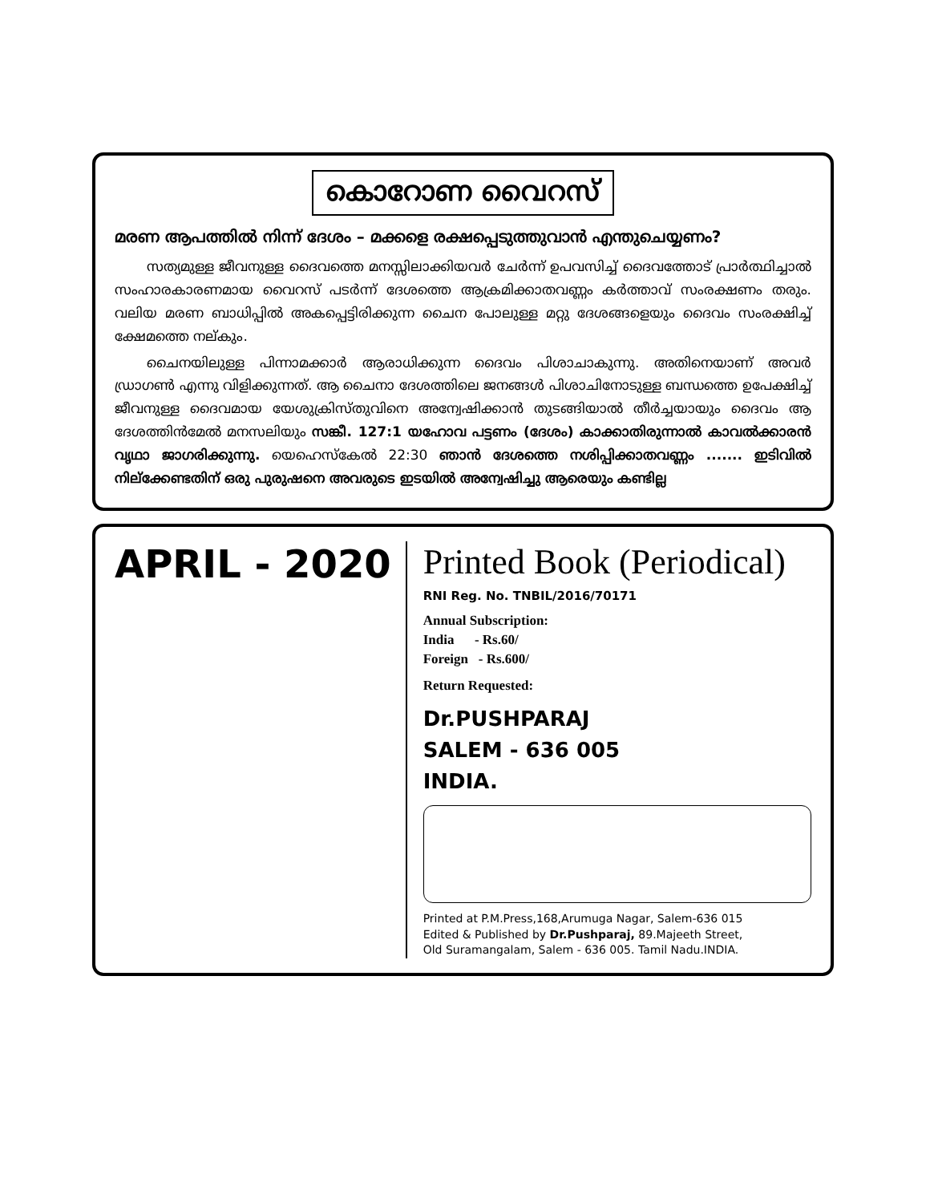കൊറോണ വൈറസ്
മരണ ആപത്തിൽ നിന്ന് ദേശം – മക്കളെ രക്ഷപ്പെടുത്തുവാൻ എന്തുചെയ്യണം?
സത്യമുള്ള ജീവനുള്ള ദൈവത്തെ മനസ്സിലാക്കിയവർ ചേർന്ന് ഉപവസിച്ച് ദൈവത്തോട് പ്രാർത്ഥിച്ചാൽ സംഹാരകാരണമായ വൈറസ് പടർന്ന് ദേശത്തെ ആക്രമിക്കാതവണ്ണം കർത്താവ് സംരക്ഷണം തരും. വലിയ മരണ ബാധിപ്പിൽ അകപ്പെട്ടിരിക്കുന്ന ചൈന പോലുള്ള മറ്റു ദേശങ്ങളെയും ദൈവം സംരക്ഷിച്ച് ക്ഷേമത്തെ നല്കും.
ചൈനയിലുള്ള പിന്നാമക്കാർ ആരാധിക്കുന്ന ദൈവം പിശാചാകുന്നു. അതിനെയാണ് അവർ ഡ്രാഗൺ എന്നു വിളിക്കുന്നത്. ആ ചൈനാ ദേശത്തിലെ ജനങ്ങൾ പിശാചിനോടുള്ള ബന്ധത്തെ ഉപേക്ഷിച്ച് ജീവനുള്ള ദൈവമായ യേശുക്രിസ്തുവിനെ അന്വേഷിക്കാൻ തുടങ്ങിയാൽ തീർച്ചയായും ദൈവം ആ ദേശത്തിൻമേൽ മനസലിയും സങ്കീ. 127:1 യഹോവ പട്ടണം (ദേശം) കാക്കാതിരുന്നാൽ കാവൽക്കാരൻ വൃഥാ ജാഗരിക്കുന്നു. യെഹെസ്കേൽ 22:30 ഞാൻ ദേശത്തെ നശിപ്പിക്കാതവണ്ണം ....... ഇടിവിൽ നില്ക്കേണ്ടതിന് ഒരു പുരുഷനെ അവരുടെ ഇടയിൽ അന്വേഷിച്ചു ആരെയും കണ്ടില്ല
APRIL - 2020 Printed Book (Periodical)
RNI Reg. No. TNBIL/2016/70171
Annual Subscription:
India - Rs.60/
Foreign - Rs.600/
Return Requested:
Dr.PUSHPARAJ
SALEM - 636 005
INDIA.
Printed at P.M.Press,168,Arumuga Nagar, Salem-636 015
Edited & Published by Dr.Pushparaj, 89.Majeeth Street,
Old Suramangalam, Salem - 636 005. Tamil Nadu.INDIA.